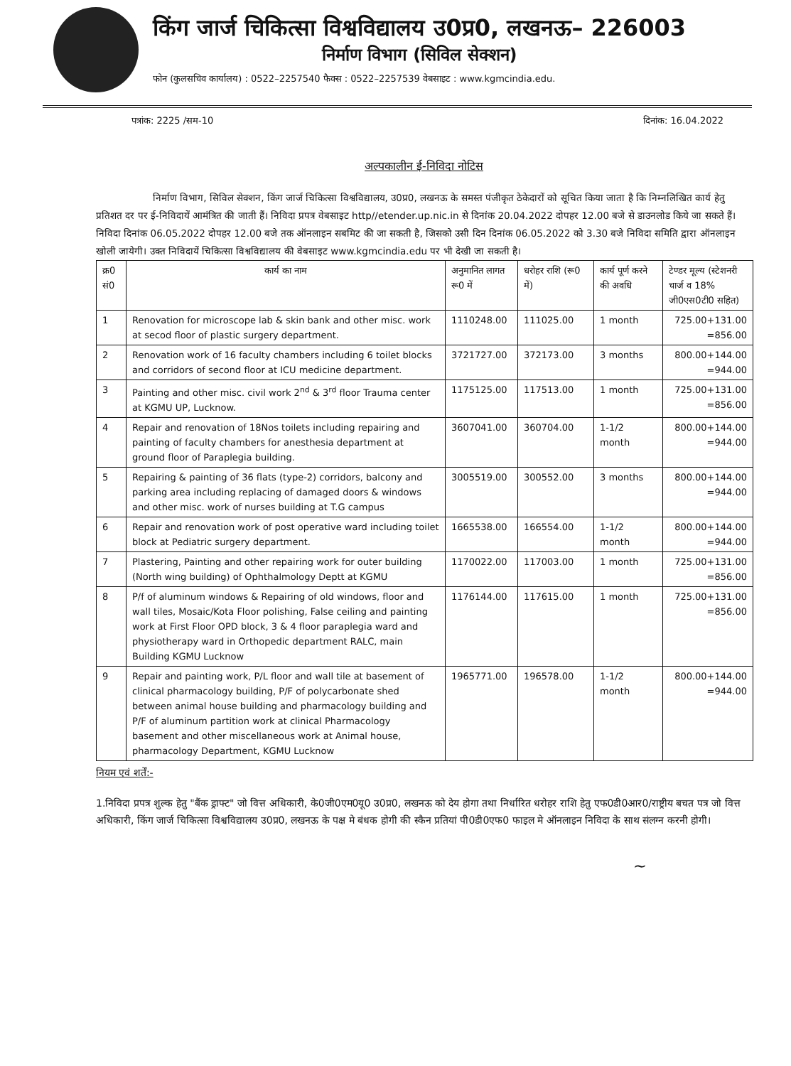किंग जार्ज चिकित्सा विश्वविद्यालय उ0प्र0, लखनऊ– 226003
निर्माण विभाग (सिविल सेक्शन)
फोन (कुलसचिव कार्यालय) : 0522–2257540 फैक्स : 0522–2257539 वेबसाइट : www.kgmcindia.edu.
पत्रांक: 2225 /सम-10 दिनांक: 16.04.2022
अल्पकालीन ई-निविदा नोटिस
निर्माण विभाग, सिविल सेक्शन, किंग जार्ज चिकित्सा विश्वविद्यालय, उ0प्र0, लखनऊ के समस्त पंजीकृत ठेकेदारों को सूचित किया जाता है कि निम्नलिखित कार्य हेतु प्रतिशत दर पर ई-निविदायें आमंत्रित की जाती हैं। निविदा प्रपत्र वेबसाइट http//etender.up.nic.in से दिनांक 20.04.2022 दोपहर 12.00 बजे से डाउनलोड किये जा सकते हैं। निविदा दिनांक 06.05.2022 दोपहर 12.00 बजे तक ऑनलाइन सबमिट की जा सकती है, जिसको उसी दिन दिनांक 06.05.2022 को 3.30 बजे निविदा समिति द्वारा ऑनलाइन खोली जायेगी। उक्त निविदायें चिकित्सा विश्वविद्यालय की वेबसाइट www.kgmcindia.edu पर भी देखी जा सकती है।
| क्र0 सं0 | कार्य का नाम | अनुमानित लागत रू0 में | धरोहर राशि (रू0 में) | कार्य पूर्ण करने की अवधि | टेण्डर मूल्य (स्टेशनरी चार्ज व 18% जी0एस0टी0 सहित) |
| --- | --- | --- | --- | --- | --- |
| 1 | Renovation for microscope lab & skin bank and other misc. work at secod floor of plastic surgery department. | 1110248.00 | 111025.00 | 1 month | 725.00+131.00 =856.00 |
| 2 | Renovation work of 16 faculty chambers including 6 toilet blocks and corridors of second floor at ICU medicine department. | 3721727.00 | 372173.00 | 3 months | 800.00+144.00 =944.00 |
| 3 | Painting and other misc. civil work 2<sup>nd</sup> & 3<sup>rd</sup> floor Trauma center at KGMU UP, Lucknow. | 1175125.00 | 117513.00 | 1 month | 725.00+131.00 =856.00 |
| 4 | Repair and renovation of 18Nos toilets including repairing and painting of faculty chambers for anesthesia department at ground floor of Paraplegia building. | 3607041.00 | 360704.00 | 1-1/2 month | 800.00+144.00 =944.00 |
| 5 | Repairing & painting of 36 flats (type-2) corridors, balcony and parking area including replacing of damaged doors & windows and other misc. work of nurses building at T.G campus | 3005519.00 | 300552.00 | 3 months | 800.00+144.00 =944.00 |
| 6 | Repair and renovation work of post operative ward including toilet block at Pediatric surgery department. | 1665538.00 | 166554.00 | 1-1/2 month | 800.00+144.00 =944.00 |
| 7 | Plastering, Painting and other repairing work for outer building (North wing building) of Ophthalmology Deptt at KGMU | 1170022.00 | 117003.00 | 1 month | 725.00+131.00 =856.00 |
| 8 | P/f of aluminum windows & Repairing of old windows, floor and wall tiles, Mosaic/Kota Floor polishing, False ceiling and painting work at First Floor OPD block, 3 & 4 floor paraplegia ward and physiotherapy ward in Orthopedic department RALC, main Building KGMU Lucknow | 1176144.00 | 117615.00 | 1 month | 725.00+131.00 =856.00 |
| 9 | Repair and painting work, P/L floor and wall tile at basement of clinical pharmacology building, P/F of polycarbonate shed between animal house building and pharmacology building and P/F of aluminum partition work at clinical Pharmacology basement and other miscellaneous work at Animal house, pharmacology Department, KGMU Lucknow | 1965771.00 | 196578.00 | 1-1/2 month | 800.00+144.00 =944.00 |
नियम एवं शर्तें:-
1.निविदा प्रपत्र शुल्क हेतु "बैंक ड्राफ्ट" जो वित्त अधिकारी, के0जी0एम0यू0 उ0प्र0, लखनऊ को देय होगा तथा निर्धारित धरोहर राशि हेतु एफ0डी0आर0/राष्ट्रीय बचत पत्र जो वित्त अधिकारी, किंग जार्ज चिकित्सा विश्वविद्यालय उ0प्र0, लखनऊ के पक्ष मे बंधक होगी की स्कैन प्रतियां पी0डी0एफ0 फाइल मे ऑनलाइन निविदा के साथ संलग्न करनी होगी।
~